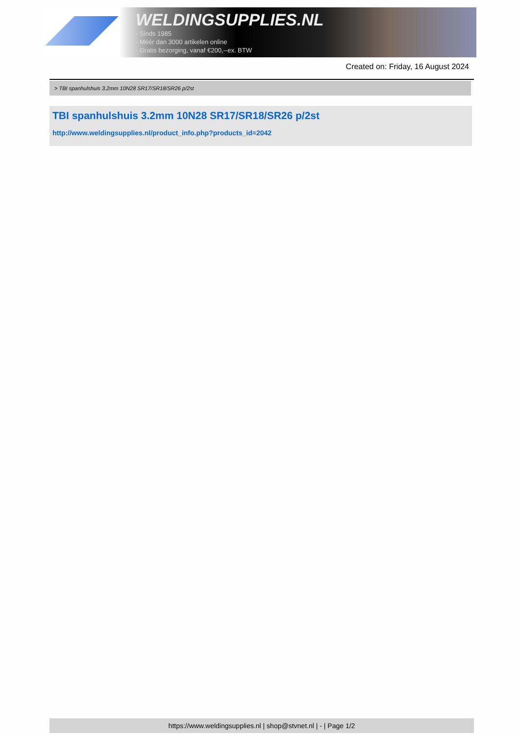WELDINGSUPPLIES.NL
- Sinds 1985
- Méér dan 3000 artikelen online
- Gratis bezorging, vanaf €200,--ex. BTW
Created on: Friday, 16 August 2024
> TBI spanhulshuis 3.2mm 10N28 SR17/SR18/SR26 p/2st
TBI spanhulshuis 3.2mm 10N28 SR17/SR18/SR26 p/2st
http://www.weldingsupplies.nl/product_info.php?products_id=2042
https://www.weldingsupplies.nl | shop@stvnet.nl | - | Page 1/2